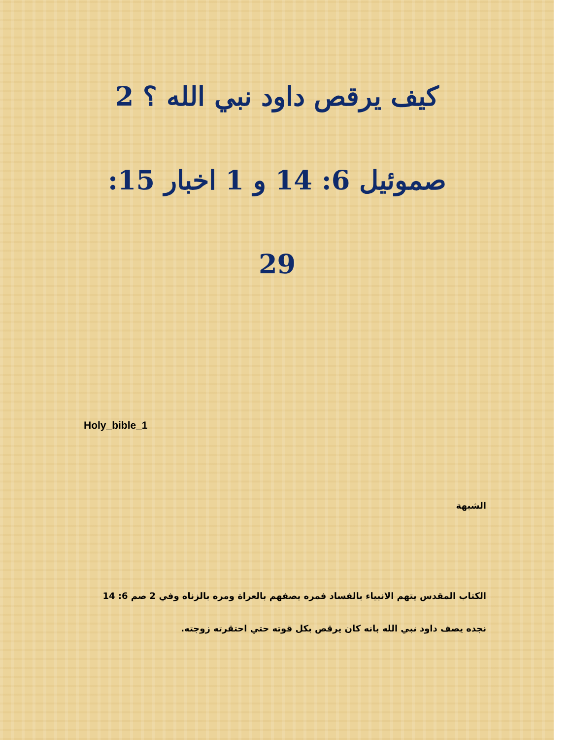كيف يرقص داود نبي الله ؟ 2
صموئيل 6: 14 و 1 اخبار 15:
29
Holy_bible_1
الشبهة
الكتاب المقدس يتهم الانبياء بالفساد فمره يصفهم بالعراة ومره بالزناه وفي 2 صم 6: 14 نجده يصف داود نبي الله بانه كان يرقص بكل قوته حتي احتقرته زوجته.